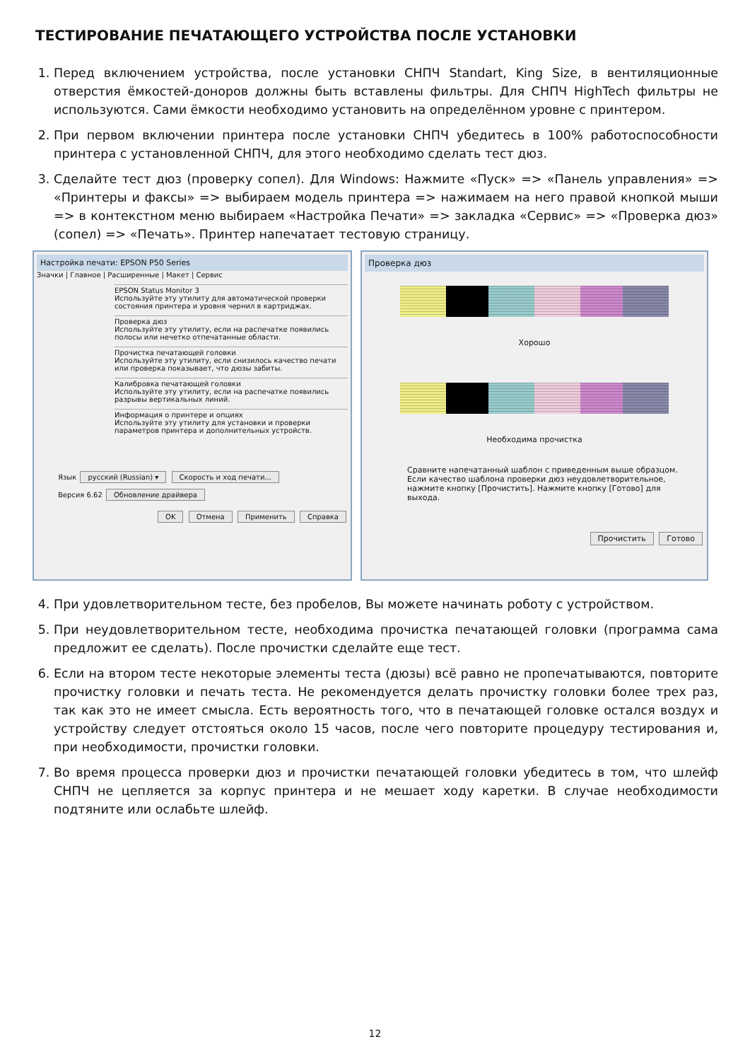ТЕСТИРОВАНИЕ ПЕЧАТАЮЩЕГО УСТРОЙСТВА ПОСЛЕ УСТАНОВКИ
1. Перед включением устройства, после установки СНПЧ Standart, King Size, в вентиляционные отверстия ёмкостей-доноров должны быть вставлены фильтры. Для СНПЧ HighTech фильтры не используются. Сами ёмкости необходимо установить на определённом уровне с принтером.
2. При первом включении принтера после установки СНПЧ убедитесь в 100% работоспособности принтера с установленной СНПЧ, для этого необходимо сделать тест дюз.
3. Сделайте тест дюз (проверку сопел). Для Windows: Нажмите «Пуск» => «Панель управления» => «Принтеры и факсы» => выбираем модель принтера => нажимаем на него правой кнопкой мыши => в контекстном меню выбираем «Настройка Печати» => закладка «Сервис» => «Проверка дюз» (сопел) => «Печать». Принтер напечатает тестовую страницу.
Настройка печати: EPSON P50 Series
Значки | Главное | Расширенные | Макет | Сервис
EPSON Status Monitor 3
Используйте эту утилиту для автоматической проверки состояния принтера и уровня чернил в картриджах.
Проверка дюз
Используйте эту утилиту, если на распечатке появились полосы или нечетко отпечатанные области.
Прочистка печатающей головки
Используйте эту утилиту, если снизилось качество печати или проверка показывает, что дюзы забиты.
Калибровка печатающей головки
Используйте эту утилиту, если на распечатке появились разрывы вертикальных линий.
Информация о принтере и опциях
Используйте эту утилиту для установки и проверки параметров принтера и дополнительных устройств.
Язык русский (Russian) ▾ Скорость и ход печати...
Версия 6.62 Обновление драйвера
OK Отмена Применить Справка
Проверка дюз
Хорошо
Необходима прочистка
Сравните напечатанный шаблон с приведенным выше образцом. Если качество шаблона проверки дюз неудовлетворительное, нажмите кнопку [Прочистить]. Нажмите кнопку [Готово] для выхода.
Прочистить Готово
4. При удовлетворительном тесте, без пробелов, Вы можете начинать роботу с устройством.
5. При неудовлетворительном тесте, необходима прочистка печатающей головки (программа сама предложит ее сделать). После прочистки сделайте еще тест.
6. Если на втором тесте некоторые элементы теста (дюзы) всё равно не пропечатываются, повторите прочистку головки и печать теста. Не рекомендуется делать прочистку головки более трех раз, так как это не имеет смысла. Есть вероятность того, что в печатающей головке остался воздух и устройству следует отстояться около 15 часов, после чего повторите процедуру тестирования и, при необходимости, прочистки головки.
7. Во время процесса проверки дюз и прочистки печатающей головки убедитесь в том, что шлейф СНПЧ не цепляется за корпус принтера и не мешает ходу каретки. В случае необходимости подтяните или ослабьте шлейф.
12